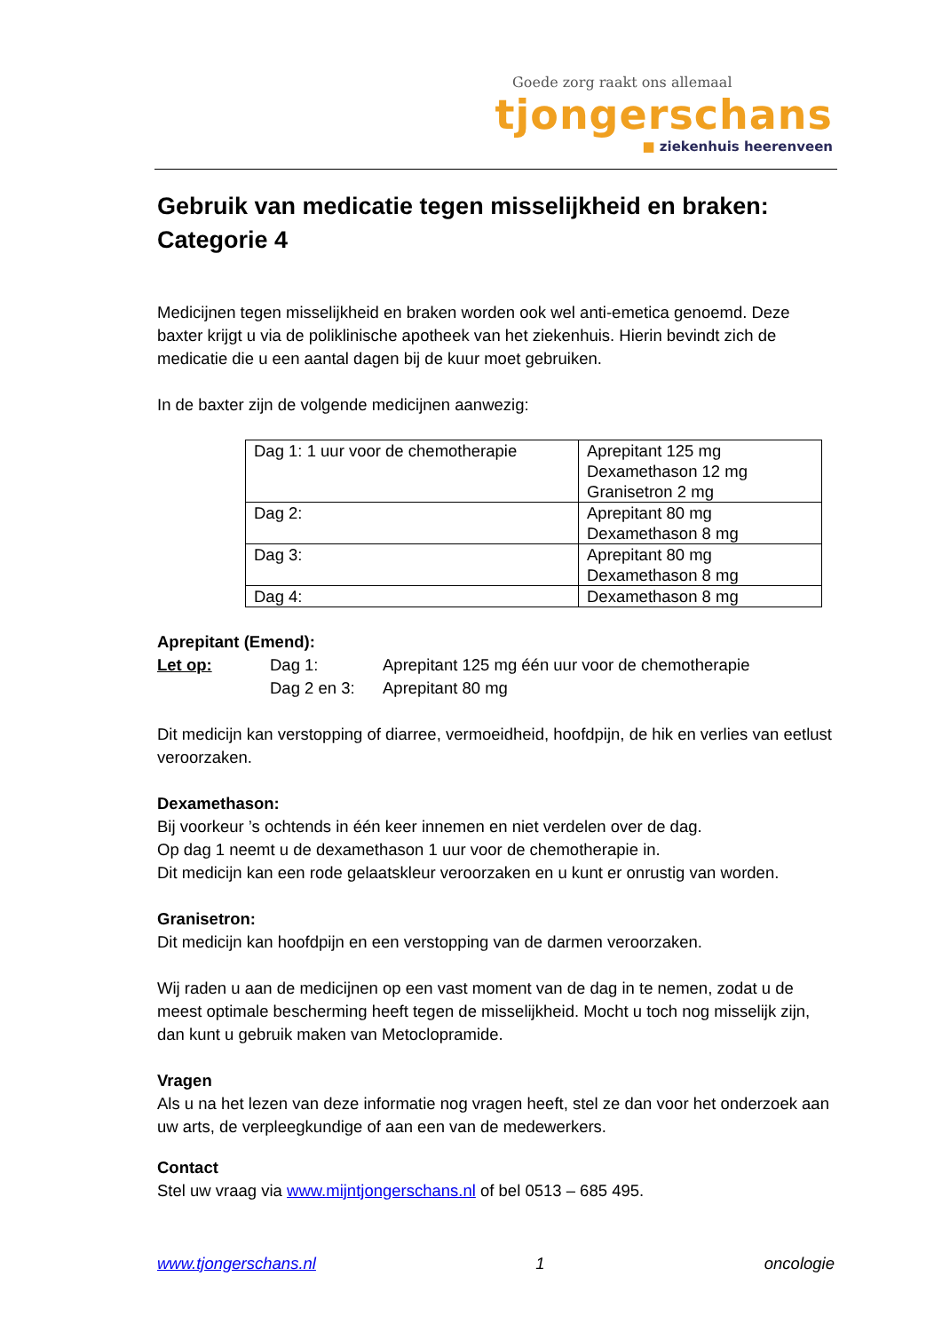Goede zorg raakt ons allemaal
tjongerschans
■ ziekenhuis heerenveen
Gebruik van medicatie tegen misselijkheid en braken: Categorie 4
Medicijnen tegen misselijkheid en braken worden ook wel anti-emetica genoemd. Deze baxter krijgt u via de poliklinische apotheek van het ziekenhuis. Hierin bevindt zich de medicatie die u een aantal dagen bij de kuur moet gebruiken.
In de baxter zijn de volgende medicijnen aanwezig:
| Dag 1: 1 uur voor de chemotherapie | Aprepitant 125 mg Dexamethason 12 mg Granisetron 2 mg |
| Dag 2: | Aprepitant 80 mg Dexamethason 8 mg |
| Dag 3: | Aprepitant 80 mg Dexamethason 8 mg |
| Dag 4: | Dexamethason 8 mg |
Aprepitant (Emend):
Let op: Dag 1: Aprepitant 125 mg één uur voor de chemotherapie
Dag 2 en 3: Aprepitant 80 mg
Dit medicijn kan verstopping of diarree, vermoeidheid, hoofdpijn, de hik en verlies van eetlust veroorzaken.
Dexamethason:
Bij voorkeur ’s ochtends in één keer innemen en niet verdelen over de dag.
Op dag 1 neemt u de dexamethason 1 uur voor de chemotherapie in.
Dit medicijn kan een rode gelaatskleur veroorzaken en u kunt er onrustig van worden.
Granisetron:
Dit medicijn kan hoofdpijn en een verstopping van de darmen veroorzaken.
Wij raden u aan de medicijnen op een vast moment van de dag in te nemen, zodat u de meest optimale bescherming heeft tegen de misselijkheid. Mocht u toch nog misselijk zijn, dan kunt u gebruik maken van Metoclopramide.
Vragen
Als u na het lezen van deze informatie nog vragen heeft, stel ze dan voor het onderzoek aan uw arts, de verpleegkundige of aan een van de medewerkers.
Contact
Stel uw vraag via www.mijntjongerschans.nl of bel 0513 – 685 495.
www.tjongerschans.nl 1 oncologie